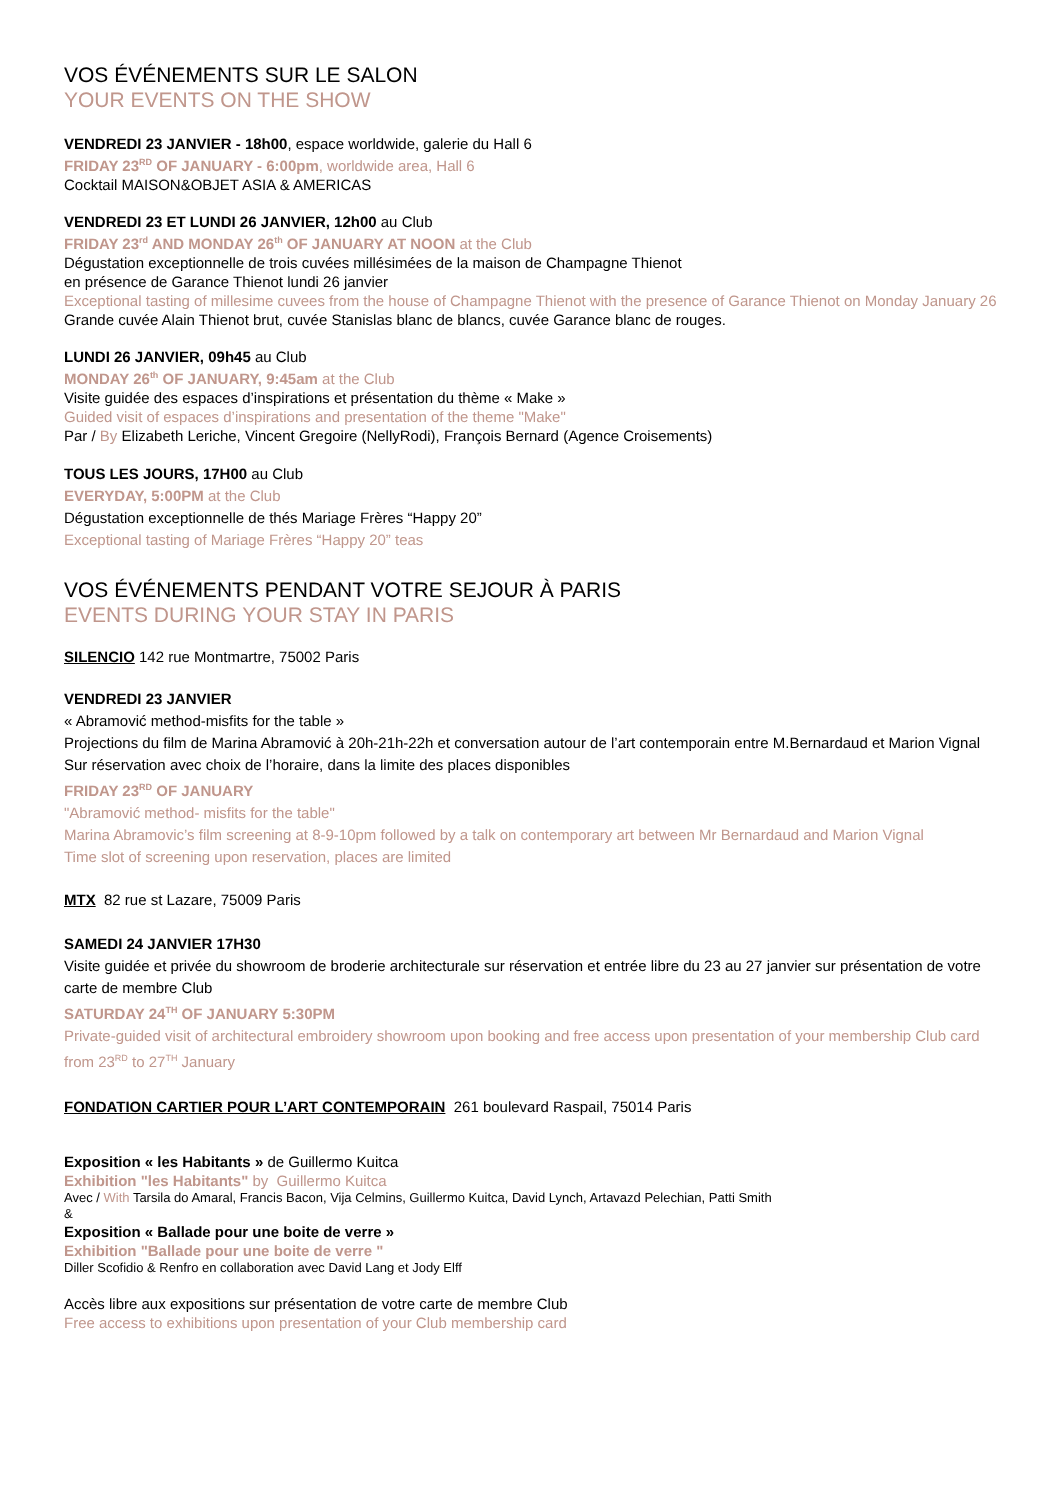VOS ÉVÉNEMENTS SUR LE SALON
YOUR EVENTS ON THE SHOW
VENDREDI 23 JANVIER - 18h00, espace worldwide, galerie du Hall 6
FRIDAY 23<sup>RD</sup> OF JANUARY - 6:00pm, worldwide area, Hall 6
Cocktail MAISON&OBJET ASIA & AMERICAS
VENDREDI 23 ET LUNDI 26 JANVIER, 12h00 au Club
FRIDAY 23<sup>rd</sup> AND MONDAY 26<sup>th</sup> OF JANUARY AT NOON at the Club
Dégustation exceptionnelle de trois cuvées millésimées de la maison de Champagne Thienot
en présence de Garance Thienot lundi 26 janvier
Exceptional tasting of millesime cuvees from the house of Champagne Thienot with the presence of Garance Thienot on Monday January 26
Grande cuvée Alain Thienot brut, cuvée Stanislas blanc de blancs, cuvée Garance blanc de rouges.
LUNDI 26 JANVIER, 09h45 au Club
MONDAY 26<sup>th</sup> OF JANUARY, 9:45am at the Club
Visite guidée des espaces d’inspirations et présentation du thème « Make »
Guided visit of espaces d’inspirations and presentation of the theme "Make"
Par / By Elizabeth Leriche, Vincent Gregoire (NellyRodi), François Bernard (Agence Croisements)
TOUS LES JOURS, 17H00 au Club
EVERYDAY, 5:00PM at the Club
Dégustation exceptionnelle de thés Mariage Frères “Happy 20”
Exceptional tasting of Mariage Frères “Happy 20” teas
VOS ÉVÉNEMENTS PENDANT VOTRE SEJOUR À PARIS
EVENTS DURING YOUR STAY IN PARIS
SILENCIO 142 rue Montmartre, 75002 Paris
VENDREDI 23 JANVIER
« Abramović method-misfits for the table »
Projections du film de Marina Abramović à 20h-21h-22h et conversation autour de l’art contemporain entre M.Bernardaud et Marion Vignal
Sur réservation avec choix de l’horaire, dans la limite des places disponibles
FRIDAY 23<sup>RD</sup> OF JANUARY
"Abramović method- misfits for the table"
Marina Abramovic’s film screening at 8-9-10pm followed by a talk on contemporary art between Mr Bernardaud and Marion Vignal
Time slot of screening upon reservation, places are limited
MTX 82 rue st Lazare, 75009 Paris
SAMEDI 24 JANVIER 17H30
Visite guidée et privée du showroom de broderie architecturale sur réservation et entrée libre du 23 au 27 janvier sur présentation de votre carte de membre Club
SATURDAY 24<sup>TH</sup> OF JANUARY 5:30PM
Private-guided visit of architectural embroidery showroom upon booking and free access upon presentation of your membership Club card from 23<sup>RD</sup> to 27<sup>TH</sup> January
FONDATION CARTIER POUR L’ART CONTEMPORAIN 261 boulevard Raspail, 75014 Paris
Exposition « les Habitants » de Guillermo Kuitca
Exhibition "les Habitants" by Guillermo Kuitca
Avec / With Tarsila do Amaral, Francis Bacon, Vija Celmins, Guillermo Kuitca, David Lynch, Artavazd Pelechian, Patti Smith
&
Exposition « Ballade pour une boite de verre »
Exhibition "Ballade pour une boite de verre "
Diller Scofidio & Renfro en collaboration avec David Lang et Jody Elff
Accès libre aux expositions sur présentation de votre carte de membre Club
Free access to exhibitions upon presentation of your Club membership card